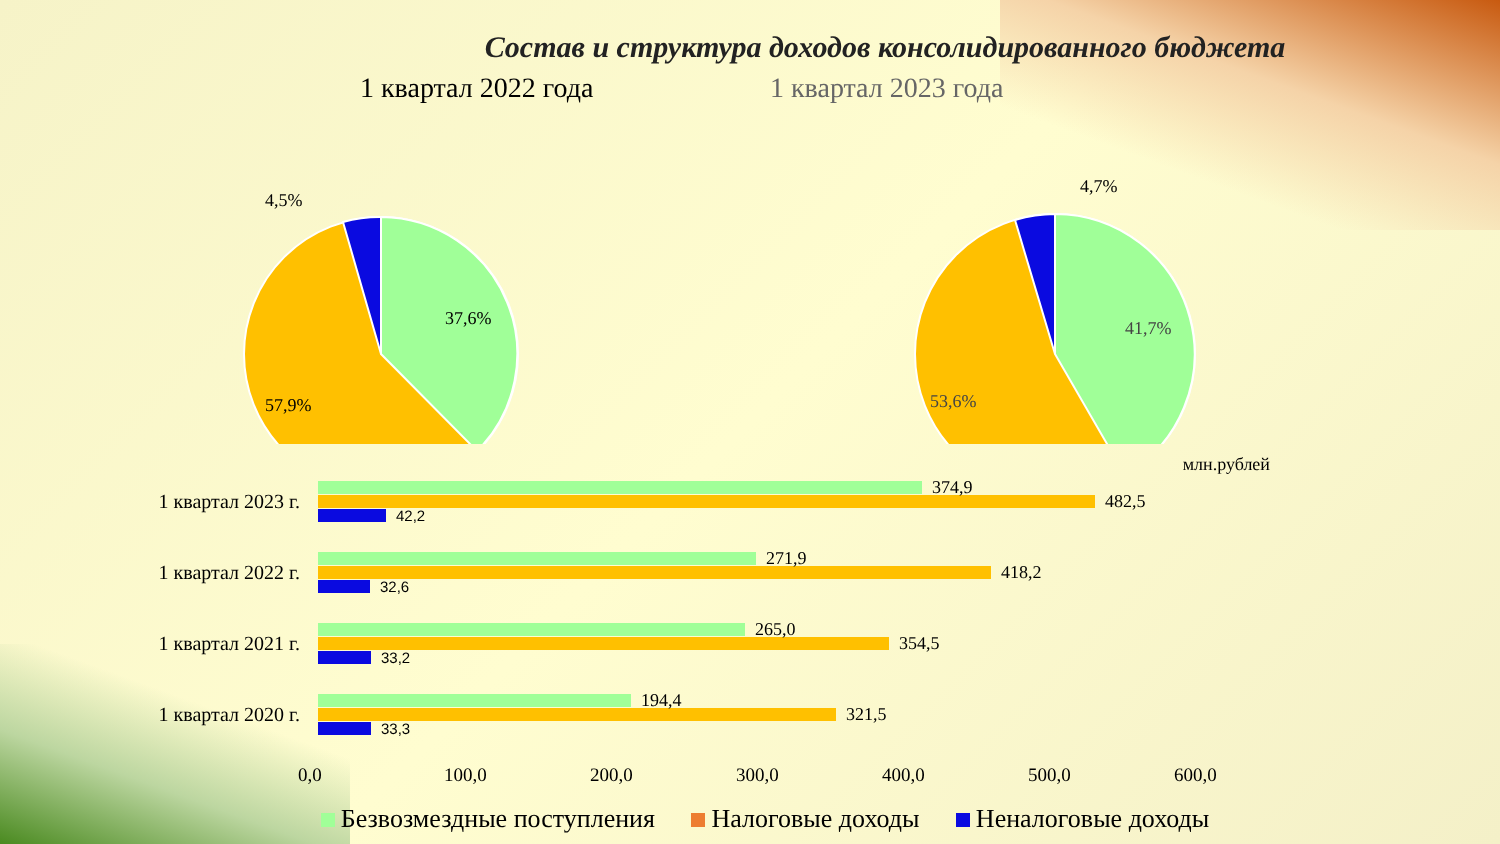Состав и структура доходов консолидированного бюджета
1 квартал 2022 года
4,5%
37,6%
57,9%
1 квартал 2023 года
4,7%
41,7%
53,6%
млн.рублей
1 квартал 2023 г.
374,9
482,5
42,2
1 квартал 2022 г.
271,9
418,2
32,6
1 квартал 2021 г.
265,0
354,5
33,2
1 квартал 2020 г.
194,4
321,5
33,3
0,0 100,0 200,0 300,0 400,0 500,0 600,0
Безвозмездные поступления Налоговые доходы Неналоговые доходы